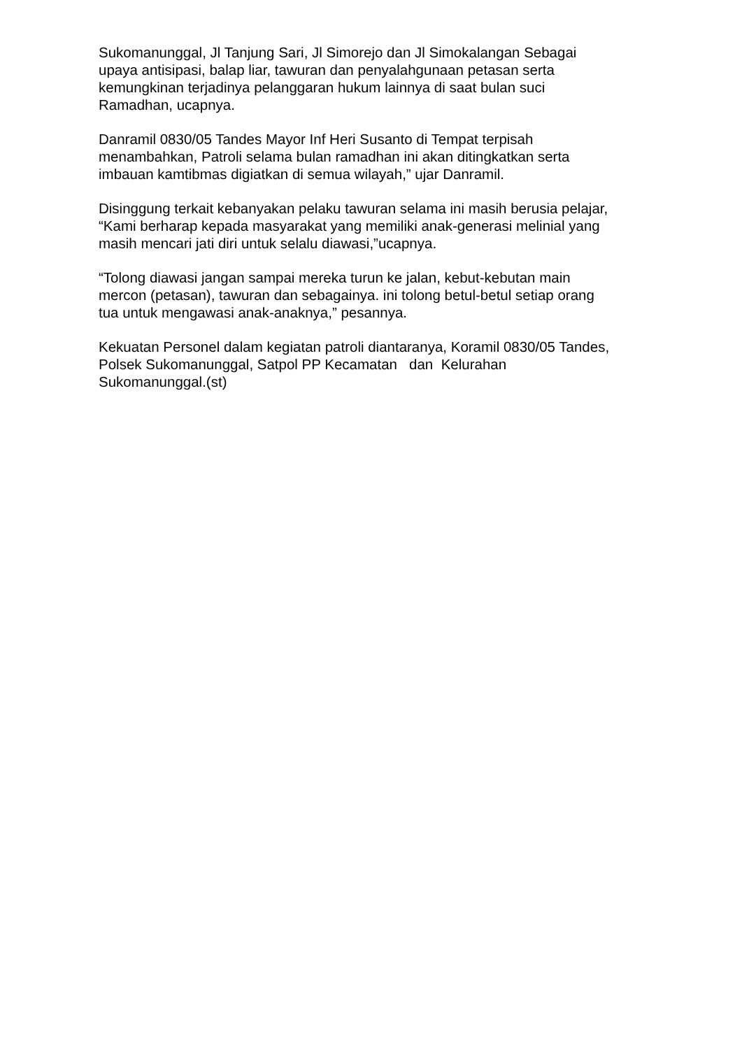Sukomanunggal, Jl Tanjung Sari, Jl Simorejo dan Jl Simokalangan Sebagai
upaya antisipasi, balap liar, tawuran dan penyalahgunaan petasan serta
kemungkinan terjadinya pelanggaran hukum lainnya di saat bulan suci
Ramadhan, ucapnya.
Danramil 0830/05 Tandes Mayor Inf Heri Susanto di Tempat terpisah
menambahkan, Patroli selama bulan ramadhan ini akan ditingkatkan serta
imbauan kamtibmas digiatkan di semua wilayah,” ujar Danramil.
Disinggung terkait kebanyakan pelaku tawuran selama ini masih berusia pelajar,
“Kami berharap kepada masyarakat yang memiliki anak-generasi melinial yang
masih mencari jati diri untuk selalu diawasi,”ucapnya.
“Tolong diawasi jangan sampai mereka turun ke jalan, kebut-kebutan main
mercon (petasan), tawuran dan sebagainya. ini tolong betul-betul setiap orang
tua untuk mengawasi anak-anaknya,” pesannya.
Kekuatan Personel dalam kegiatan patroli diantaranya, Koramil 0830/05 Tandes,
Polsek Sukomanunggal, Satpol PP Kecamatan dan Kelurahan
Sukomanunggal.(st)